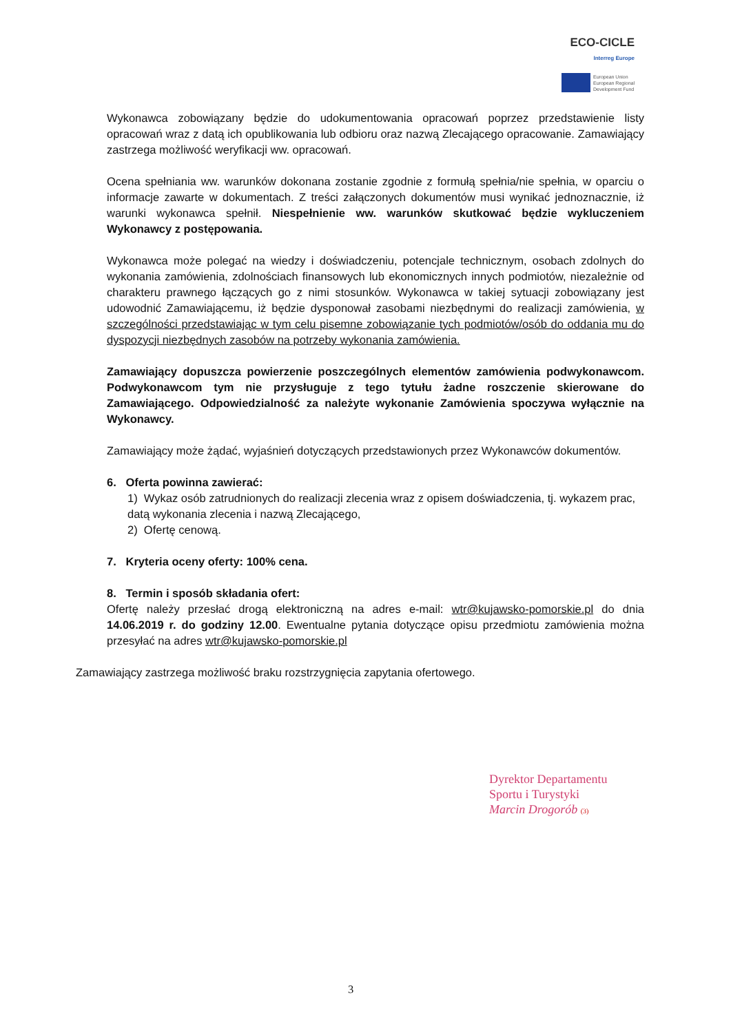ECO-CICLE
Interreg Europe
European Union
European Regional
Development Fund
Wykonawca zobowiązany będzie do udokumentowania opracowań poprzez przedstawienie listy opracowań wraz z datą ich opublikowania lub odbioru oraz nazwą Zlecającego opracowanie. Zamawiający zastrzega możliwość weryfikacji ww. opracowań.
Ocena spełniania ww. warunków dokonana zostanie zgodnie z formułą spełnia/nie spełnia, w oparciu o informacje zawarte w dokumentach. Z treści załączonych dokumentów musi wynikać jednoznacznie, iż warunki wykonawca spełnił. Niespełnienie ww. warunków skutkować będzie wykluczeniem Wykonawcy z postępowania.
Wykonawca może polegać na wiedzy i doświadczeniu, potencjale technicznym, osobach zdolnych do wykonania zamówienia, zdolnościach finansowych lub ekonomicznych innych podmiotów, niezależnie od charakteru prawnego łączących go z nimi stosunków. Wykonawca w takiej sytuacji zobowiązany jest udowodnić Zamawiającemu, iż będzie dysponował zasobami niezbędnymi do realizacji zamówienia, w szczególności przedstawiając w tym celu pisemne zobowiązanie tych podmiotów/osób do oddania mu do dyspozycji niezbędnych zasobów na potrzeby wykonania zamówienia.
Zamawiający dopuszcza powierzenie poszczególnych elementów zamówienia podwykonawcom. Podwykonawcom tym nie przysługuje z tego tytułu żadne roszczenie skierowane do Zamawiającego. Odpowiedzialność za należyte wykonanie Zamówienia spoczywa wyłącznie na Wykonawcy.
Zamawiający może żądać, wyjaśnień dotyczących przedstawionych przez Wykonawców dokumentów.
6. Oferta powinna zawierać:
1) Wykaz osób zatrudnionych do realizacji zlecenia wraz z opisem doświadczenia, tj. wykazem prac, datą wykonania zlecenia i nazwą Zlecającego,
2) Ofertę cenową.
7. Kryteria oceny oferty: 100% cena.
8. Termin i sposób składania ofert:
Ofertę należy przesłać drogą elektroniczną na adres e-mail: wtr@kujawsko-pomorskie.pl do dnia 14.06.2019 r. do godziny 12.00. Ewentualne pytania dotyczące opisu przedmiotu zamówienia można przesyłać na adres wtr@kujawsko-pomorskie.pl
Zamawiający zastrzega możliwość braku rozstrzygnięcia zapytania ofertowego.
Dyrektor Departamentu
Sportu i Turystyki
Marcin Drogorób (3)
3